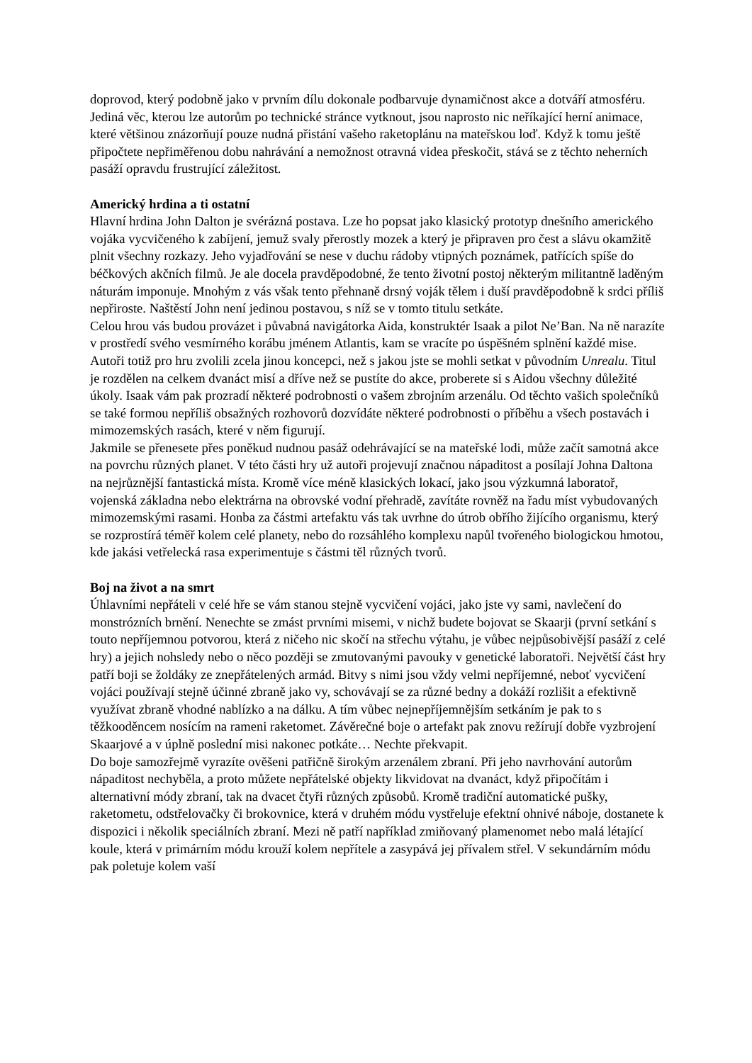doprovod, který podobně jako v prvním dílu dokonale podbarvuje dynamičnost akce a dotváří atmosféru. Jediná věc, kterou lze autorům po technické stránce vytknout, jsou naprosto nic neříkající herní animace, které většinou znázorňují pouze nudná přistání vašeho raketoplánu na mateřskou loď. Když k tomu ještě připočtete nepřiměřenou dobu nahrávání a nemožnost otravná videa přeskočit, stává se z těchto neherních pasáží opravdu frustrující záležitost.
Americký hrdina a ti ostatní
Hlavní hrdina John Dalton je svérázná postava. Lze ho popsat jako klasický prototyp dnešního amerického vojáka vycvičeného k zabíjení, jemuž svaly přerostly mozek a který je připraven pro čest a slávu okamžitě plnit všechny rozkazy. Jeho vyjadřování se nese v duchu rádoby vtipných poznámek, patřících spíše do béčkových akčních filmů. Je ale docela pravděpodobné, že tento životní postoj některým militantně laděným náturám imponuje. Mnohým z vás však tento přehnaně drsný voják tělem i duší pravděpodobně k srdci příliš nepřiroste. Naštěstí John není jedinou postavou, s níž se v tomto titulu setkáte.
Celou hrou vás budou provázet i půvabná navigátorka Aida, konstruktér Isaak a pilot Ne’Ban. Na ně narazíte v prostředí svého vesmírného korábu jménem Atlantis, kam se vracíte po úspěšném splnění každé mise. Autoři totiž pro hru zvolili zcela jinou koncepci, než s jakou jste se mohli setkat v původním Unrealu. Titul je rozdělen na celkem dvanáct misí a dříve než se pustíte do akce, proberete si s Aidou všechny důležité úkoly. Isaak vám pak prozradí některé podrobnosti o vašem zbrojním arzenálu. Od těchto vašich společníků se také formou nepříliš obsažných rozhovorů dozvídáte některé podrobnosti o příběhu a všech postavách i mimozemských rasách, které v něm figurují.
Jakmile se přenesete přes poněkud nudnou pasáž odehrávající se na mateřské lodi, může začít samotná akce na povrchu různých planet. V této části hry už autoři projevují značnou nápaditost a posílají Johna Daltona na nejrůznější fantastická místa. Kromě více méně klasických lokací, jako jsou výzkumná laboratoř, vojenská základna nebo elektrárna na obrovské vodní přehradě, zavítáte rovněž na řadu míst vybudovaných mimozemskými rasami. Honba za částmi artefaktu vás tak uvrhne do útrob obřího žijícího organismu, který se rozprostírá téměř kolem celé planety, nebo do rozsáhlého komplexu napůl tvořeného biologickou hmotou, kde jakási vetřelecká rasa experimentuje s částmi těl různých tvorů.
Boj na život a na smrt
Úhlavními nepřáteli v celé hře se vám stanou stejně vycvičení vojáci, jako jste vy sami, navlečení do monstrózních brnění. Nenechte se zmást prvními misemi, v nichž budete bojovat se Skaarji (první setkání s touto nepříjemnou potvorou, která z ničeho nic skočí na střechu výtahu, je vůbec nejpůsobivější pasáží z celé hry) a jejich nohsledy nebo o něco později se zmutovanými pavouky v genetické laboratoři. Největší část hry patří boji se žoldáky ze znepřátelených armád. Bitvy s nimi jsou vždy velmi nepříjemné, neboť vycvičení vojáci používají stejně účinné zbraně jako vy, schovávají se za různé bedny a dokáží rozlišit a efektivně využívat zbraně vhodné nablízko a na dálku. A tím vůbec nejnepříjemnějším setkáním je pak to s těžkooděncem nosícím na rameni raketomet. Závěrečné boje o artefakt pak znovu režírují dobře vyzbrojení Skaarjové a v úplně poslední misi nakonec potkáte… Nechte překvapit.
Do boje samozřejmě vyrazíte ověšeni patřičně širokým arzenálem zbraní. Při jeho navrhování autorům nápaditost nechyběla, a proto můžete nepřátelské objekty likvidovat na dvanáct, když připočítám i alternativní módy zbraní, tak na dvacet čtyři různých způsobů. Kromě tradiční automatické pušky, raketometu, odstřelovačky či brokovnice, která v druhém módu vystřeluje efektní ohnivé náboje, dostanete k dispozici i několik speciálních zbraní. Mezi ně patří například zmiňovaný plamenomet nebo malá létající koule, která v primárním módu krouží kolem nepřítele a zasypává jej přívalem střel. V sekundárním módu pak poletuje kolem vaší